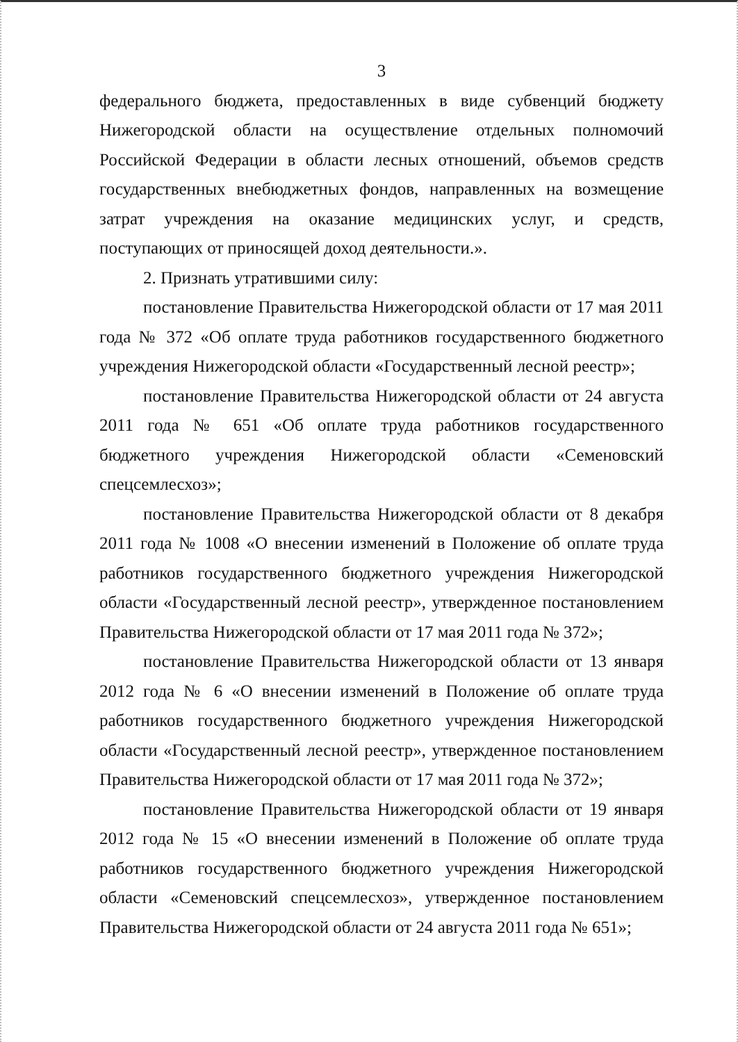3
федерального бюджета, предоставленных в виде субвенций бюджету Нижегородской области на осуществление отдельных полномочий Российской Федерации в области лесных отношений, объемов средств государственных внебюджетных фондов, направленных на возмещение затрат учреждения на оказание медицинских услуг, и средств, поступающих от приносящей доход деятельности.».
2. Признать утратившими силу:
постановление Правительства Нижегородской области от 17 мая 2011 года № 372 «Об оплате труда работников государственного бюджетного учреждения Нижегородской области «Государственный лесной реестр»;
постановление Правительства Нижегородской области от 24 августа 2011 года № 651 «Об оплате труда работников государственного бюджетного учреждения Нижегородской области «Семеновский спецсемлесхоз»;
постановление Правительства Нижегородской области от 8 декабря 2011 года № 1008 «О внесении изменений в Положение об оплате труда работников государственного бюджетного учреждения Нижегородской области «Государственный лесной реестр», утвержденное постановлением Правительства Нижегородской области от 17 мая 2011 года № 372»;
постановление Правительства Нижегородской области от 13 января 2012 года № 6 «О внесении изменений в Положение об оплате труда работников государственного бюджетного учреждения Нижегородской области «Государственный лесной реестр», утвержденное постановлением Правительства Нижегородской области от 17 мая 2011 года № 372»;
постановление Правительства Нижегородской области от 19 января 2012 года № 15 «О внесении изменений в Положение об оплате труда работников государственного бюджетного учреждения Нижегородской области «Семеновский спецсемлесхоз», утвержденное постановлением Правительства Нижегородской области от 24 августа 2011 года № 651»;